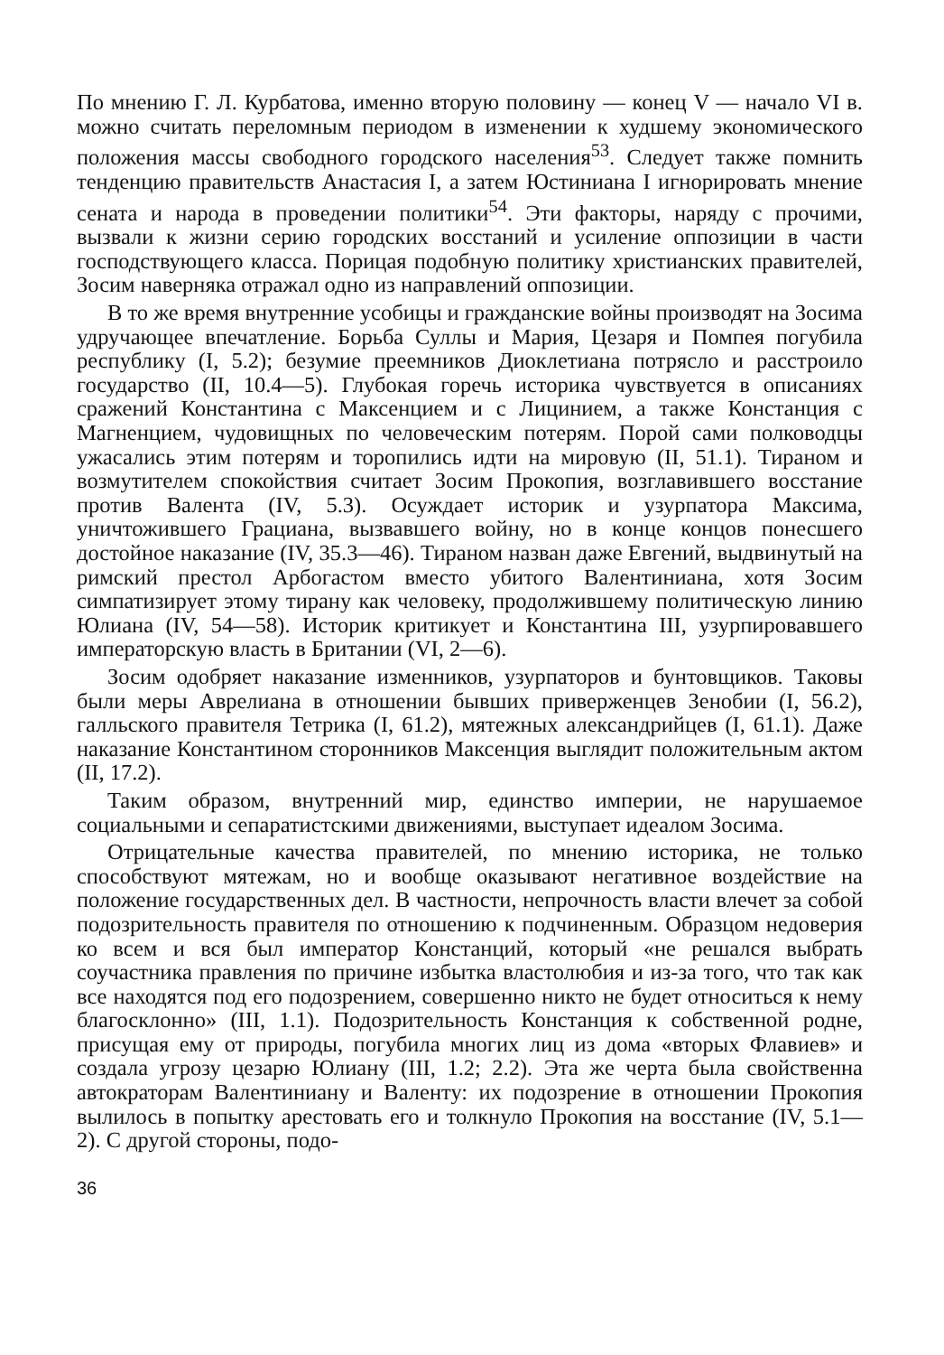По мнению Г. Л. Курбатова, именно вторую половину — конец V — начало VI в. можно считать переломным периодом в изменении к худшему экономического положения массы свободного городского населения<sup>53</sup>. Следует также помнить тенденцию правительств Анастасия I, а затем Юстиниана I игнорировать мнение сената и народа в проведении политики<sup>54</sup>. Эти факторы, наряду с прочими, вызвали к жизни серию городских восстаний и усиление оппозиции в части господствующего класса. Порицая подобную политику христианских правителей, Зосим наверняка отражал одно из направлений оппозиции.
В то же время внутренние усобицы и гражданские войны производят на Зосима удручающее впечатление. Борьба Суллы и Мария, Цезаря и Помпея погубила республику (I, 5.2); безумие преемников Диоклетиана потрясло и расстроило государство (II, 10.4—5). Глубокая горечь историка чувствуется в описаниях сражений Константина с Максенцием и с Лицинием, а также Констанция с Магненцием, чудовищных по человеческим потерям. Порой сами полководцы ужасались этим потерям и торопились идти на мировую (II, 51.1). Тираном и возмутителем спокойствия считает Зосим Прокопия, возглавившего восстание против Валента (IV, 5.3). Осуждает историк и узурпатора Максима, уничтожившего Грациана, вызвавшего войну, но в конце концов понесшего достойное наказание (IV, 35.3—46). Тираном назван даже Евгений, выдвинутый на римский престол Арбогастом вместо убитого Валентиниана, хотя Зосим симпатизирует этому тирану как человеку, продолжившему политическую линию Юлиана (IV, 54—58). Историк критикует и Константина III, узурпировавшего императорскую власть в Британии (VI, 2—6).
Зосим одобряет наказание изменников, узурпаторов и бунтовщиков. Таковы были меры Аврелиана в отношении бывших приверженцев Зенобии (I, 56.2), галльского правителя Тетрика (I, 61.2), мятежных александрийцев (I, 61.1). Даже наказание Константином сторонников Максенция выглядит положительным актом (II, 17.2).
Таким образом, внутренний мир, единство империи, не нарушаемое социальными и сепаратистскими движениями, выступает идеалом Зосима.
Отрицательные качества правителей, по мнению историка, не только способствуют мятежам, но и вообще оказывают негативное воздействие на положение государственных дел. В частности, непрочность власти влечет за собой подозрительность правителя по отношению к подчиненным. Образцом недоверия ко всем и вся был император Констанций, который «не решался выбрать соучастника правления по причине избытка властолюбия и из-за того, что так как все находятся под его подозрением, совершенно никто не будет относиться к нему благосклонно» (III, 1.1). Подозрительность Констанция к собственной родне, присущая ему от природы, погубила многих лиц из дома «вторых Флавиев» и создала угрозу цезарю Юлиану (III, 1.2; 2.2). Эта же черта была свойственна автократорам Валентиниану и Валенту: их подозрение в отношении Прокопия вылилось в попытку арестовать его и толкнуло Прокопия на восстание (IV, 5.1—2). С другой стороны, подо-
36